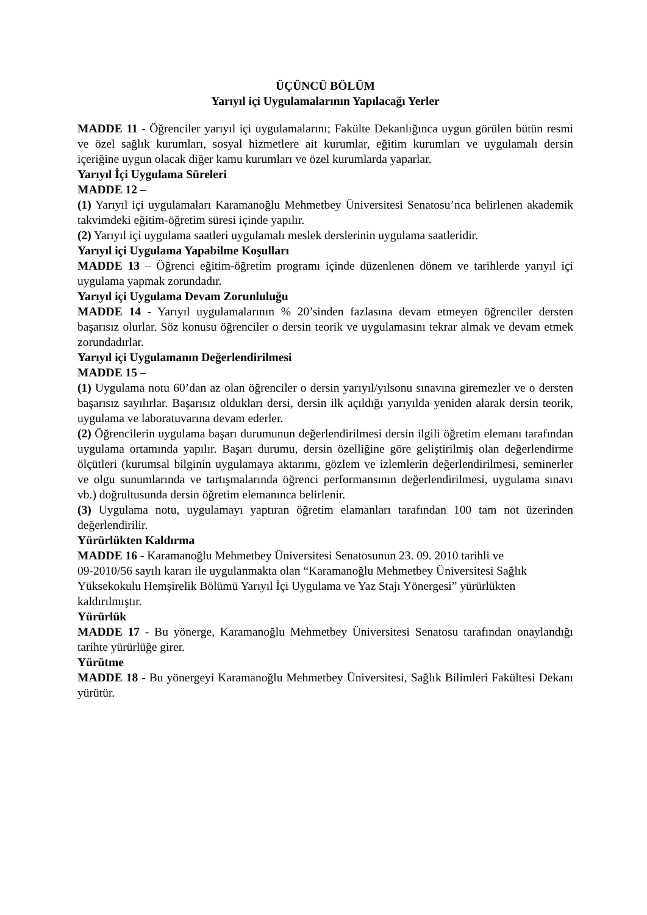ÜÇÜNCÜ BÖLÜM
Yarıyıl içi Uygulamalarının Yapılacağı Yerler
MADDE 11 - Öğrenciler yarıyıl içi uygulamalarını; Fakülte Dekanlığınca uygun görülen bütün resmi ve özel sağlık kurumları, sosyal hizmetlere ait kurumlar, eğitim kurumları ve uygulamalı dersin içeriğine uygun olacak diğer kamu kurumları ve özel kurumlarda yaparlar.
Yarıyıl İçi Uygulama Süreleri
MADDE 12 –
(1) Yarıyıl içi uygulamaları Karamanoğlu Mehmetbey Üniversitesi Senatosu’nca belirlenen akademik takvimdeki eğitim-öğretim süresi içinde yapılır.
(2) Yarıyıl içi uygulama saatleri uygulamalı meslek derslerinin uygulama saatleridir.
Yarıyıl içi Uygulama Yapabilme Koşulları
MADDE 13 – Öğrenci eğitim-öğretim programı içinde düzenlenen dönem ve tarihlerde yarıyıl içi uygulama yapmak zorundadır.
Yarıyıl içi Uygulama Devam Zorunluluğu
MADDE 14 - Yarıyıl uygulamalarının % 20’sinden fazlasına devam etmeyen öğrenciler dersten başarısız olurlar. Söz konusu öğrenciler o dersin teorik ve uygulamasını tekrar almak ve devam etmek zorundadırlar.
Yarıyıl içi Uygulamanın Değerlendirilmesi
MADDE 15 –
(1) Uygulama notu 60’dan az olan öğrenciler o dersin yarıyıl/yılsonu sınavına giremezler ve o dersten başarısız sayılırlar. Başarısız oldukları dersi, dersin ilk açıldığı yarıyılda yeniden alarak dersin teorik, uygulama ve laboratuvarına devam ederler.
(2) Öğrencilerin uygulama başarı durumunun değerlendirilmesi dersin ilgili öğretim elemanı tarafından uygulama ortamında yapılır. Başarı durumu, dersin özelliğine göre geliştirilmiş olan değerlendirme ölçütleri (kurumsal bilginin uygulamaya aktarımı, gözlem ve izlemlerin değerlendirilmesi, seminerler ve olgu sunumlarında ve tartışmalarında öğrenci performansının değerlendirilmesi, uygulama sınavı vb.) doğrultusunda dersin öğretim elemanınca belirlenir.
(3) Uygulama notu, uygulamayı yaptıran öğretim elamanları tarafından 100 tam not üzerinden değerlendirilir.
Yürürlükten Kaldırma
MADDE 16 - Karamanoğlu Mehmetbey Üniversitesi Senatosunun 23. 09. 2010 tarihli ve
09-2010/56 sayılı kararı ile uygulanmakta olan “Karamanoğlu Mehmetbey Üniversitesi Sağlık
Yüksekokulu Hemşirelik Bölümü Yarıyıl İçi Uygulama ve Yaz Stajı Yönergesi” yürürlükten
kaldırılmıştır.
Yürürlük
MADDE 17 - Bu yönerge, Karamanoğlu Mehmetbey Üniversitesi Senatosu tarafından onaylandığı tarihte yürürlüğe girer.
Yürütme
MADDE 18 - Bu yönergeyi Karamanoğlu Mehmetbey Üniversitesi, Sağlık Bilimleri Fakültesi Dekanı yürütür.